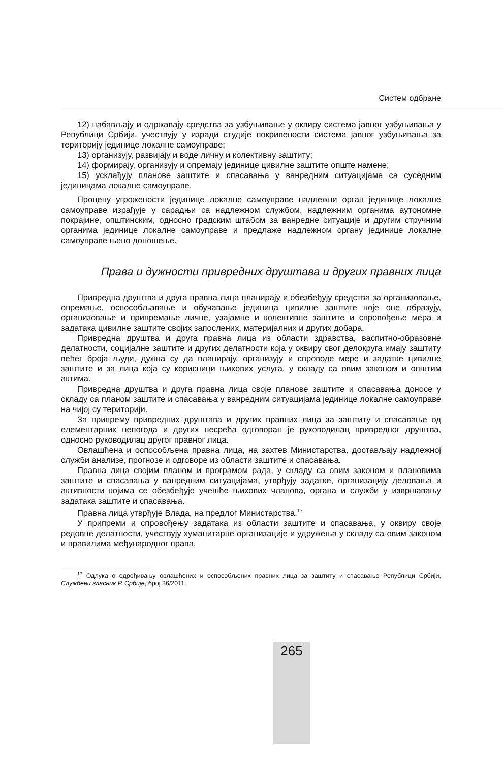Систем одбране
12) набављају и одржавају средства за узбуњивање у оквиру система јавног узбуњивања у Републици Србији, учествују у изради студије покривености система јавног узбуњивања за територију јединице локалне самоуправе;
13) организују, развијају и воде личну и колективну заштиту;
14) формирају, организују и опремају јединице цивилне заштите опште намене;
15) усклађују планове заштите и спасавања у ванредним ситуацијама са суседним јединицама локалне самоуправе.
Процену угрожености јединице локалне самоуправе надлежни орган јединице локалне самоуправе израђује у сарадњи са надлежном службом, надлежним органима аутономне покрајине, општинским, односно градским штабом за ванредне ситуације и другим стручним органима јединице локалне самоуправе и предлаже надлежном органу јединице локалне самоуправе њено доношење.
Права и дужности привредних друштава и других правних лица
Привредна друштва и друга правна лица планирају и обезбеђују средства за организовање, опремање, оспособљавање и обучавање јединица цивилне заштите које оне образују, организовање и припремање личне, узајамне и колективне заштите и спровођење мера и задатака цивилне заштите својих запослених, материјалних и других добара.
Привредна друштва и друга правна лица из области здравства, васпитно-образовне делатности, социјалне заштите и других делатности која у оквиру свог делокруга имају заштиту већег броја људи, дужна су да планирају, организују и спроводе мере и задатке цивилне заштите и за лица која су корисници њихових услуга, у складу са овим законом и општим актима.
Привредна друштва и друга правна лица своје планове заштите и спасавања доносе у складу са планом заштите и спасавања у ванредним ситуацијама јединице локалне самоуправе на чијој су територији.
За припрему привредних друштава и других правних лица за заштиту и спасавање од елементарних непогода и других несрећа одговоран је руководилац привредног друштва, односно руководилац другог правног лица.
Овлашћена и оспособљена правна лица, на захтев Министарства, достављају надлежној служби анализе, прогнозе и одговоре из области заштите и спасавања.
Правна лица својим планом и програмом рада, у складу са овим законом и плановима заштите и спасавања у ванредним ситуацијама, утврђују задатке, организацију деловања и активности којима се обезбеђује учешће њихових чланова, органа и служби у извршавању задатака заштите и спасавања.
Правна лица утврђује Влада, на предлог Министарства.<sup>17</sup>
У припреми и спровођењу задатака из области заштите и спасавања, у оквиру своје редовне делатности, учествују хуманитарне организације и удружења у складу са овим законом и правилима међународног права.
<sup>17</sup> Одлука о одређивању овлашћених и оспособљених правних лица за заштиту и спасавање Републици Србији, Службени гласник Р. Србије, број 36/2011.
265